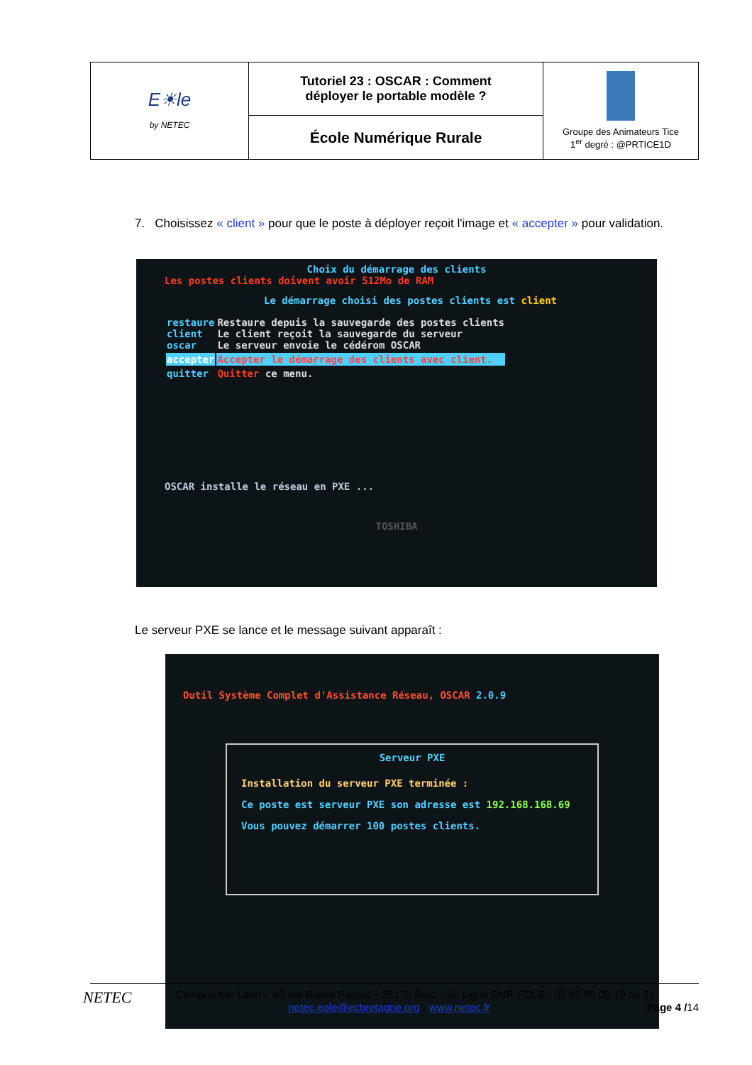| E☀le by NETEC | Tutoriel 23 : OSCAR : Comment déployer le portable modèle ? | Groupe des Animateurs Tice 1<sup>er</sup> degré : @PRTICE1D |
| | École Numérique Rurale | |
7. Choisissez « client » pour que le poste à déployer reçoit l'image et « accepter » pour validation.
Choix du démarrage des clients
Les postes clients doivent avoir 512Mo de RAM
Le démarrage choisi des postes clients est client
| restaure client oscar | Restaure depuis la sauvegarde des postes clients Le client reçoit la sauvegarde du serveur Le serveur envoie le cédérom OSCAR |
| accepter | Accepter le démarrage des clients avec client. |
| quitter | Quitter ce menu. |
OSCAR installe le réseau en PXE ...
TOSHIBA
Le serveur PXE se lance et le message suivant apparaît :
Outil Système Complet d'Assistance Réseau, OSCAR 2.0.9
Serveur PXE
Installation du serveur PXE terminée :
Ce poste est serveur PXE son adresse est 192.168.168.69
Vous pouvez démarrer 100 postes clients.
NETEC Campus Ker Lann – 49 rue Blaise Pascal – 35170 Bruz - ☏ Ligne ENR-EOLE : 02 99 85 00 19 ou 21
netec.eole@ecbretagne.org - www.netec.fr Page 4 /14